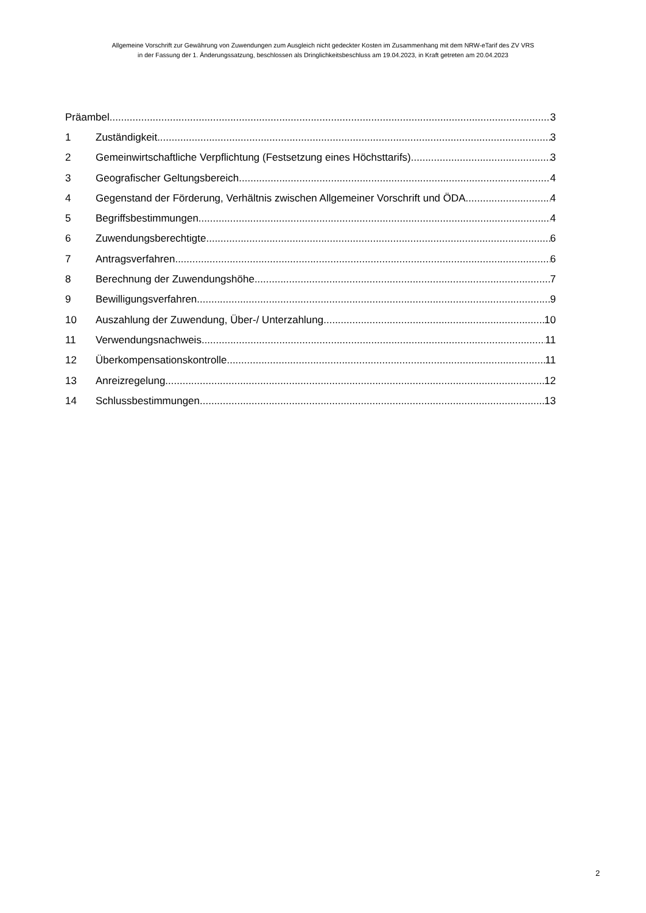Allgemeine Vorschrift zur Gewährung von Zuwendungen zum Ausgleich nicht gedeckter Kosten im Zusammenhang mit dem NRW-eTarif des ZV VRS
in der Fassung der 1. Änderungssatzung, beschlossen als Dringlichkeitsbeschluss am 19.04.2023, in Kraft getreten am 20.04.2023
Präambel 3
1 Zuständigkeit 3
2 Gemeinwirtschaftliche Verpflichtung (Festsetzung eines Höchsttarifs) 3
3 Geografischer Geltungsbereich 4
4 Gegenstand der Förderung, Verhältnis zwischen Allgemeiner Vorschrift und ÖDA 4
5 Begriffsbestimmungen 4
6 Zuwendungsberechtigte 6
7 Antragsverfahren 6
8 Berechnung der Zuwendungshöhe 7
9 Bewilligungsverfahren 9
10 Auszahlung der Zuwendung, Über-/ Unterzahlung 10
11 Verwendungsnachweis 11
12 Überkompensationskontrolle 11
13 Anreizregelung 12
14 Schlussbestimmungen 13
2